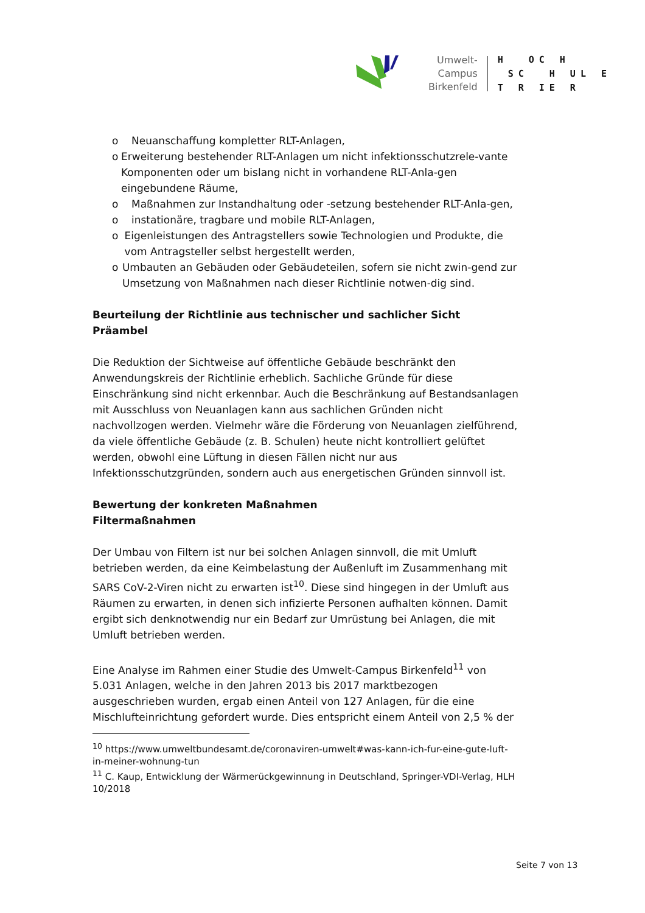Umwelt-Campus
Birkenfeld
H OC H SC H UL E T R IE R
o Neuanschaffung kompletter RLT-Anlagen,
o Erweiterung bestehender RLT-Anlagen um nicht infektionsschutzrele-vante Komponenten oder um bislang nicht in vorhandene RLT-Anla-gen eingebundene Räume,
o Maßnahmen zur Instandhaltung oder -setzung bestehender RLT-Anla-gen,
o instationäre, tragbare und mobile RLT-Anlagen,
o Eigenleistungen des Antragstellers sowie Technologien und Produkte, die vom Antragsteller selbst hergestellt werden,
o Umbauten an Gebäuden oder Gebäudeteilen, sofern sie nicht zwin-gend zur Umsetzung von Maßnahmen nach dieser Richtlinie notwen-dig sind.
Beurteilung der Richtlinie aus technischer und sachlicher Sicht
Präambel
Die Reduktion der Sichtweise auf öffentliche Gebäude beschränkt den Anwendungskreis der Richtlinie erheblich. Sachliche Gründe für diese Einschränkung sind nicht erkennbar. Auch die Beschränkung auf Bestandsanlagen mit Ausschluss von Neuanlagen kann aus sachlichen Gründen nicht nachvollzogen werden. Vielmehr wäre die Förderung von Neuanlagen zielführend, da viele öffentliche Gebäude (z. B. Schulen) heute nicht kontrolliert gelüftet werden, obwohl eine Lüftung in diesen Fällen nicht nur aus Infektionsschutzgründen, sondern auch aus energetischen Gründen sinnvoll ist.
Bewertung der konkreten Maßnahmen
Filtermaßnahmen
Der Umbau von Filtern ist nur bei solchen Anlagen sinnvoll, die mit Umluft betrieben werden, da eine Keimbelastung der Außenluft im Zusammenhang mit SARS CoV-2-Viren nicht zu erwarten ist<sup>10</sup>. Diese sind hingegen in der Umluft aus Räumen zu erwarten, in denen sich infizierte Personen aufhalten können. Damit ergibt sich denknotwendig nur ein Bedarf zur Umrüstung bei Anlagen, die mit Umluft betrieben werden.
Eine Analyse im Rahmen einer Studie des Umwelt-Campus Birkenfeld<sup>11</sup> von 5.031 Anlagen, welche in den Jahren 2013 bis 2017 marktbezogen ausgeschrieben wurden, ergab einen Anteil von 127 Anlagen, für die eine Mischlufteinrichtung gefordert wurde. Dies entspricht einem Anteil von 2,5 % der
<sup>10</sup> https://www.umweltbundesamt.de/coronaviren-umwelt#was-kann-ich-fur-eine-gute-luft-in-meiner-wohnung-tun
<sup>11</sup> C. Kaup, Entwicklung der Wärmerückgewinnung in Deutschland, Springer-VDI-Verlag, HLH 10/2018
Seite 7 von 13